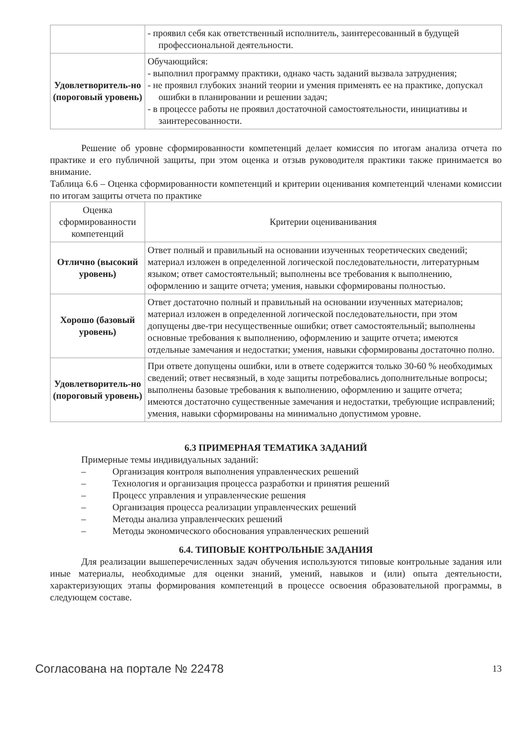| | - проявил себя как ответственный исполнитель, заинтересованный в будущей профессиональной деятельности. |
| Удовлетворитель-но (пороговый уровень) | Обучающийся: - выполнил программу практики, однако часть заданий вызвала затруднения; - не проявил глубоких знаний теории и умения применять ее на практике, допускал ошибки в планировании и решении задач; - в процессе работы не проявил достаточной самостоятельности, инициативы и заинтересованности. |
Решение об уровне сформированности компетенций делает комиссия по итогам анализа отчета по практике и его публичной защиты, при этом оценка и отзыв руководителя практики также принимается во внимание.
Таблица 6.6 – Оценка сформированности компетенций и критерии оценивания компетенций членами комиссии по итогам защиты отчета по практике
| Оценка сформированности компетенций | Критерии оцениванивания |
| Отлично (высокий уровень) | Ответ полный и правильный на основании изученных теоретических сведений; материал изложен в определенной логической последовательности, литературным языком; ответ самостоятельный; выполнены все требования к выполнению, оформлению и защите отчета; умения, навыки сформированы полностью. |
| Хорошо (базовый уровень) | Ответ достаточно полный и правильный на основании изученных материалов; материал изложен в определенной логической последовательности, при этом допущены две-три несущественные ошибки; ответ самостоятельный; выполнены основные требования к выполнению, оформлению и защите отчета; имеются отдельные замечания и недостатки; умения, навыки сформированы достаточно полно. |
| Удовлетворитель-но (пороговый уровень) | При ответе допущены ошибки, или в ответе содержится только 30-60 % необходимых сведений; ответ несвязный, в ходе защиты потребовались дополнительные вопросы; выполнены базовые требования к выполнению, оформлению и защите отчета; имеются достаточно существенные замечания и недостатки, требующие исправлений; умения, навыки сформированы на минимально допустимом уровне. |
6.3 ПРИМЕРНАЯ ТЕМАТИКА ЗАДАНИЙ
Примерные темы индивидуальных заданий:
– Организация контроля выполнения управленческих решений
– Технология и организация процесса разработки и принятия решений
– Процесс управления и управленческие решения
– Организация процесса реализации управленческих решений
– Методы анализа управленческих решений
– Методы экономического обоснования управленческих решений
6.4. ТИПОВЫЕ КОНТРОЛЬНЫЕ ЗАДАНИЯ
Для реализации вышеперечисленных задач обучения используются типовые контрольные задания или иные материалы, необходимые для оценки знаний, умений, навыков и (или) опыта деятельности, характеризующих этапы формирования компетенций в процессе освоения образовательной программы, в следующем составе.
Согласована на портале № 22478 13